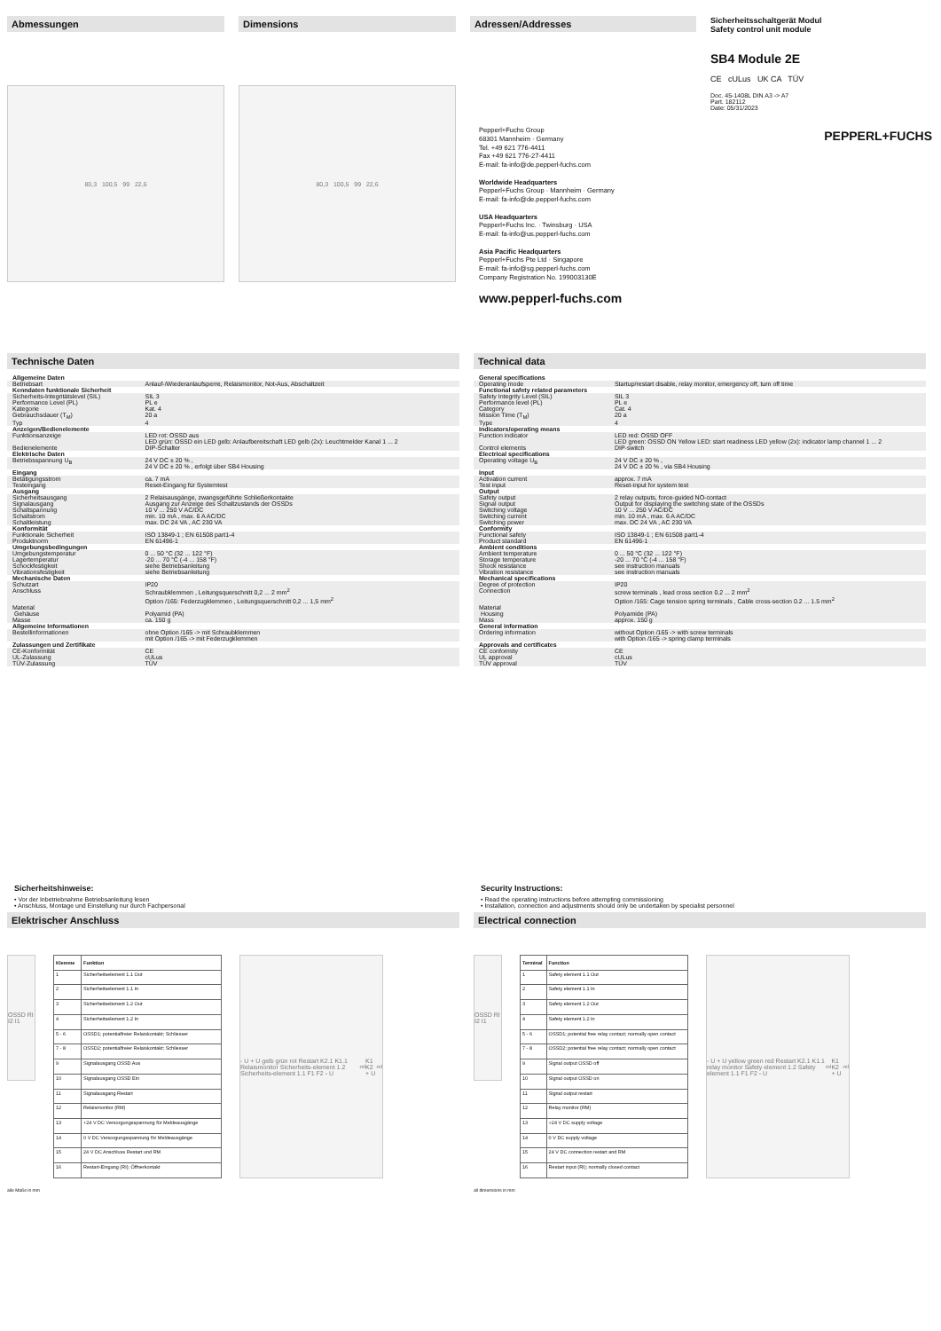Abmessungen
80,3 100,5 99 22,6
Dimensions
80,3 100,5 99 22,6
Adressen/Addresses
Pepperl+Fuchs Group
68301 Mannheim · Germany
Tel. +49 621 776-4411
Fax +49 621 776-27-4411
E-mail: fa-info@de.pepperl-fuchs.com
Worldwide Headquarters
Pepperl+Fuchs Group · Mannheim · Germany
E-mail: fa-info@de.pepperl-fuchs.com
USA Headquarters
Pepperl+Fuchs Inc. · Twinsburg · USA
E-mail: fa-info@us.pepperl-fuchs.com
Asia Pacific Headquarters
Pepperl+Fuchs Pte Ltd · Singapore
E-mail: fa-info@sg.pepperl-fuchs.com
Company Registration No. 199003130E
www.pepperl-fuchs.com
Sicherheitsschaltgerät Modul
Safety control unit module
SB4 Module 2E
CE cULus UK CA TÜV
Doc. 45-1408L DIN A3 -> A7
Part. 182112
Date: 05/31/2023
PEPPERL+FUCHS
Technische Daten
| Allgemeine Daten | |
| Betriebsart | Anlauf-/Wiederanlaufsperre, Relaismonitor, Not-Aus, Abschaltzeit |
| Kenndaten funktionale Sicherheit | |
| Sicherheits-Integritätslevel (SIL) | SIL 3 |
| Performance Level (PL) | PL e |
| Kategorie | Kat. 4 |
| Gebrauchsdauer (T<sub>M</sub>) | 20 a |
| Typ | 4 |
| Anzeigen/Bedienelemente | |
| Funktionsanzeige | LED rot: OSSD aus LED grün: OSSD ein LED gelb: Anlaufbereitschaft LED gelb (2x): Leuchtmelder Kanal 1 ... 2 |
| Bedienelemente | DIP-Schalter |
| Elektrische Daten | |
| Betriebsspannung U<sub>B</sub> | 24 V DC ± 20 % , 24 V DC ± 20 % , erfolgt über SB4 Housing |
| Eingang | |
| Betätigungsstrom | ca. 7 mA |
| Testeingang | Reset-Eingang für Systemtest |
| Ausgang | |
| Sicherheitsausgang | 2 Relaisausgänge, zwangsgeführte Schließerkontakte |
| Signalausgang | Ausgang zur Anzeige des Schaltzustands der OSSDs |
| Schaltspannung | 10 V ... 250 V AC/DC |
| Schaltstrom | min. 10 mA , max. 6 A AC/DC |
| Schaltleistung | max. DC 24 VA , AC 230 VA |
| Konformität | |
| Funktionale Sicherheit | ISO 13849-1 ; EN 61508 part1-4 |
| Produktnorm | EN 61496-1 |
| Umgebungsbedingungen | |
| Umgebungstemperatur | 0 ... 50 °C (32 ... 122 °F) |
| Lagertemperatur | -20 ... 70 °C (-4 ... 158 °F) |
| Schockfestigkeit | siehe Betriebsanleitung |
| Vibrationsfestigkeit | siehe Betriebsanleitung |
| Mechanische Daten | |
| Schutzart | IP20 |
| Anschluss | Schraubklemmen , Leitungsquerschnitt 0,2 ... 2 mm<sup>2</sup> Option /165: Federzugklemmen , Leitungsquerschnitt 0,2 ... 1,5 mm<sup>2</sup> |
| Material | |
| Gehäuse | Polyamid (PA) |
| Masse | ca. 150 g |
| Allgemeine Informationen | |
| Bestellinformationen | ohne Option /165 -> mit Schraubklemmen mit Option /165 -> mit Federzugklemmen |
| Zulassungen und Zertifikate | |
| CE-Konformität | CE |
| UL-Zulassung | cULus |
| TÜV-Zulassung | TÜV |
Technical data
| General specifications | |
| Operating mode | Startup/restart disable, relay monitor, emergency off, turn off time |
| Functional safety related parameters | |
| Safety Integrity Level (SIL) | SIL 3 |
| Performance level (PL) | PL e |
| Category | Cat. 4 |
| Mission Time (T<sub>M</sub>) | 20 a |
| Type | 4 |
| Indicators/operating means | |
| Function indicator | LED red: OSSD OFF LED green: OSSD ON Yellow LED: start readiness LED yellow (2x): indicator lamp channel 1 ... 2 |
| Control elements | DIP-switch |
| Electrical specifications | |
| Operating voltage U<sub>B</sub> | 24 V DC ± 20 % , 24 V DC ± 20 % , via SB4 Housing |
| Input | |
| Activation current | approx. 7 mA |
| Test input | Reset-input for system test |
| Output | |
| Safety output | 2 relay outputs, force-guided NO-contact |
| Signal output | Output for displaying the switching state of the OSSDs |
| Switching voltage | 10 V ... 250 V AC/DC |
| Switching current | min. 10 mA , max. 6 A AC/DC |
| Switching power | max. DC 24 VA , AC 230 VA |
| Conformity | |
| Functional safety | ISO 13849-1 ; EN 61508 part1-4 |
| Product standard | EN 61496-1 |
| Ambient conditions | |
| Ambient temperature | 0 ... 50 °C (32 ... 122 °F) |
| Storage temperature | -20 ... 70 °C (-4 ... 158 °F) |
| Shock resistance | see instruction manuals |
| Vibration resistance | see instruction manuals |
| Mechanical specifications | |
| Degree of protection | IP20 |
| Connection | screw terminals , lead cross section 0.2 ... 2 mm<sup>2</sup> Option /165: Cage tension spring terminals , Cable cross-section 0.2 ... 1.5 mm<sup>2</sup> |
| Material | |
| Housing | Polyamide (PA) |
| Mass | approx. 150 g |
| General information | |
| Ordering information | without Option /165 -> with screw terminals with Option /165 -> spring clamp terminals |
| Approvals and certificates | |
| CE conformity | CE |
| UL approval | cULus |
| TÜV approval | TÜV |
Sicherheitshinweise:
• Vor der Inbetriebnahme Betriebsanleitung lesen
• Anschluss, Montage und Einstellung nur durch Fachpersonal
Elektrischer Anschluss
OSSD RI I2 I1
| Klemme | Funktion |
| --- | --- |
| 1 | Sicherheitselement 1.1 Out |
| 2 | Sicherheitselement 1.1 In |
| 3 | Sicherheitselement 1.2 Out |
| 4 | Sicherheitselement 1.2 In |
| 5 - 6 | OSSD1; potentialfreier Relaiskontakt; Schliesser |
| 7 - 8 | OSSD2; potentialfreier Relaiskontakt; Schliesser |
| 9 | Signalausgang OSSD Aus |
| 10 | Signalausgang OSSD Ein |
| 11 | Signalausgang Restart |
| 12 | Relaismonitor (RM) |
| 13 | +24 V DC Versorgungsspannung für Meldeausgänge |
| 14 | 0 V DC Versorgungsspannung für Meldeausgänge |
| 15 | 24 V DC Anschluss Restart und RM |
| 16 | Restart-Eingang (RI); Öffnerkontakt |
- U + U gelb grün rot Restart K2.1 K1.1 Relaismonitor Sicherheits-element 1.2 Sicherheits-element 1.1 F1 F2 - U<sub>rel</sub> K1 K2 + U<sub>rel</sub>
alle Maße in mm
Security Instructions:
• Read the operating instructions before attempting commissioning
• Installation, connection and adjustments should only be undertaken by specialist personnel
Electrical connection
OSSD RI I2 I1
| Terminal | Function |
| --- | --- |
| 1 | Safety element 1.1 Out |
| 2 | Safety element 1.1 In |
| 3 | Safety element 1.2 Out |
| 4 | Safety element 1.2 In |
| 5 - 6 | OSSD1; potential free relay contact; normally open contact |
| 7 - 8 | OSSD2; potential free relay contact; normally open contact |
| 9 | Signal output OSSD off |
| 10 | Signal output OSSD on |
| 11 | Signal output restart |
| 12 | Relay monitor (RM) |
| 13 | +24 V DC supply voltage |
| 14 | 0 V DC supply voltage |
| 15 | 24 V DC connection restart and RM |
| 16 | Restart input (RI); normally closed contact |
- U + U yellow green red Restart K2.1 K1.1 relay monitor Safety element 1.2 Safety element 1.1 F1 F2 - U<sub>rel</sub> K1 K2 + U<sub>rel</sub>
all dimensions in mm